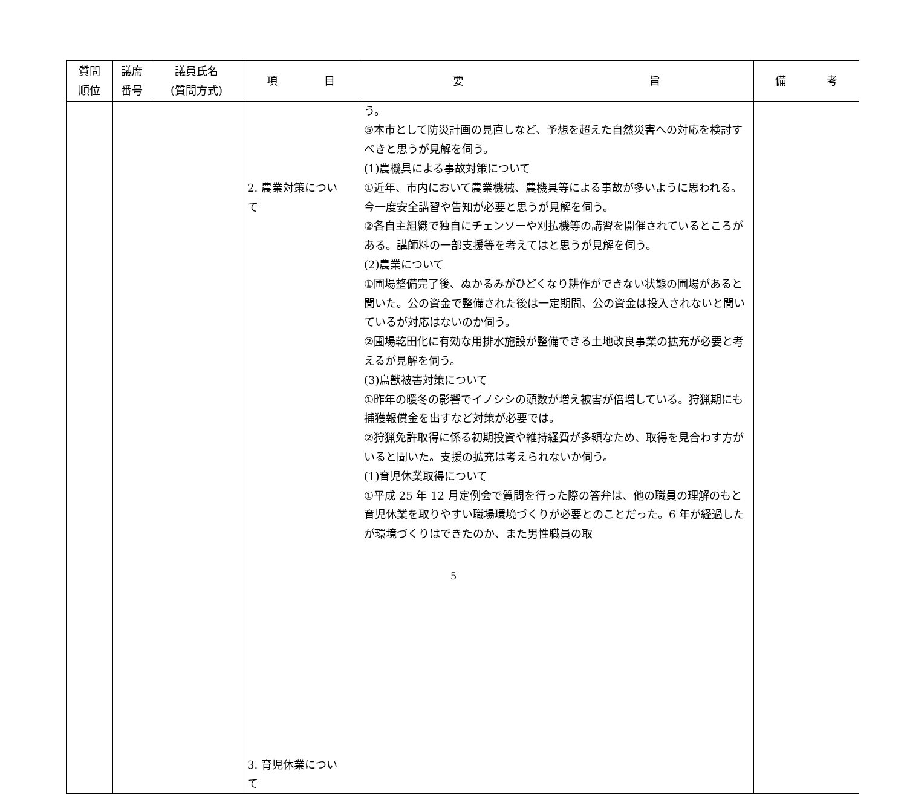| 質問 順位 | 議席 番号 | 議員氏名 (質問方式) | 項 目 | 要 旨 | 備 考 |
| --- | --- | --- | --- | --- | --- |
| | | | 2. 農業対策につい て 3. 育児休業につい て | う。 ⑤本市として防災計画の見直しなど、予想を超えた自然災害への対応を検討すべきと思うが見解を伺う。 (1)農機具による事故対策について ①近年、市内において農業機械、農機具等による事故が多いように思われる。今一度安全講習や告知が必要と思うが見解を伺う。 ②各自主組織で独自にチェンソーや刈払機等の講習を開催されているところがある。講師料の一部支援等を考えてはと思うが見解を伺う。 (2)農業について ①圃場整備完了後、ぬかるみがひどくなり耕作ができない状態の圃場があると聞いた。公の資金で整備された後は一定期間、公の資金は投入されないと聞いているが対応はないのか伺う。 ②圃場乾田化に有効な用排水施設が整備できる土地改良事業の拡充が必要と考えるが見解を伺う。 (3)鳥獣被害対策について ①昨年の暖冬の影響でイノシシの頭数が増え被害が倍増している。狩猟期にも捕獲報償金を出すなど対策が必要では。 ②狩猟免許取得に係る初期投資や維持経費が多額なため、取得を見合わす方がいると聞いた。支援の拡充は考えられないか伺う。 (1)育児休業取得について ①平成 25 年 12 月定例会で質問を行った際の答弁は、他の職員の理解のもと育児休業を取りやすい職場環境づくりが必要とのことだった。6 年が経過したが環境づくりはできたのか、また男性職員の取 | |
5